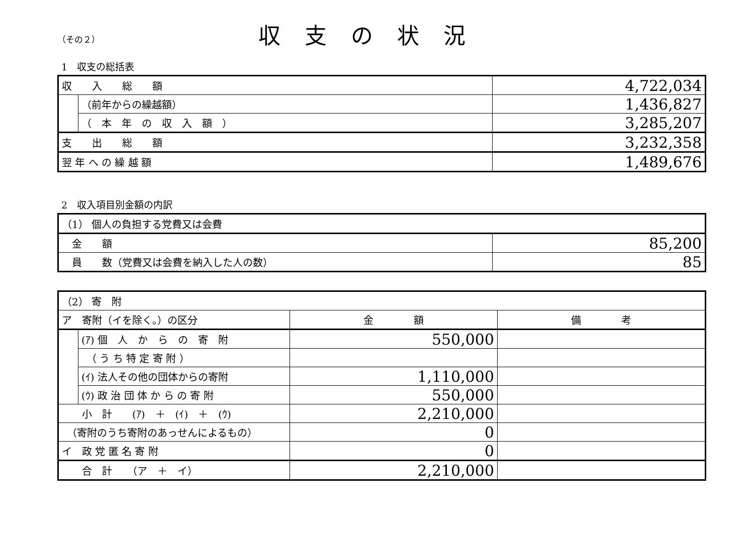（その２）
収支の状況
1　収支の総括表
| 収 入 総 額 | | 4,722,034 |
| | （前年からの繰越額） | 1,436,827 |
| | （ 本 年 の 収 入 額 ） | 3,285,207 |
| 支 出 総 額 | | 3,232,358 |
| 翌 年 へ の 繰 越 額 | | 1,489,676 |
2　収入項目別金額の内訳
| （1） 個人の負担する党費又は会費 | |
| 金 額 | 85,200 |
| 員 数（党費又は会費を納入した人の数） | 85 |
| （2） 寄 附 | | | |
| ア 寄附（イを除く。）の区分 | | 金 額 | 備 考 |
| | (ｱ) 個 人 か ら の 寄 附 | 550,000 | |
| | （ う ち 特 定 寄 附 ） | | |
| | (ｲ) 法人その他の団体からの寄附 | 1,110,000 | |
| | (ｳ) 政 治 団 体 か ら の 寄 附 | 550,000 | |
| 小 計 (ｱ) ＋ (ｲ) ＋ (ｳ) | | 2,210,000 | |
| （寄附のうち寄附のあっせんによるもの） | | 0 | |
| イ 政 党 匿 名 寄 附 | | 0 | |
| 合 計 （ア ＋ イ） | | 2,210,000 | |